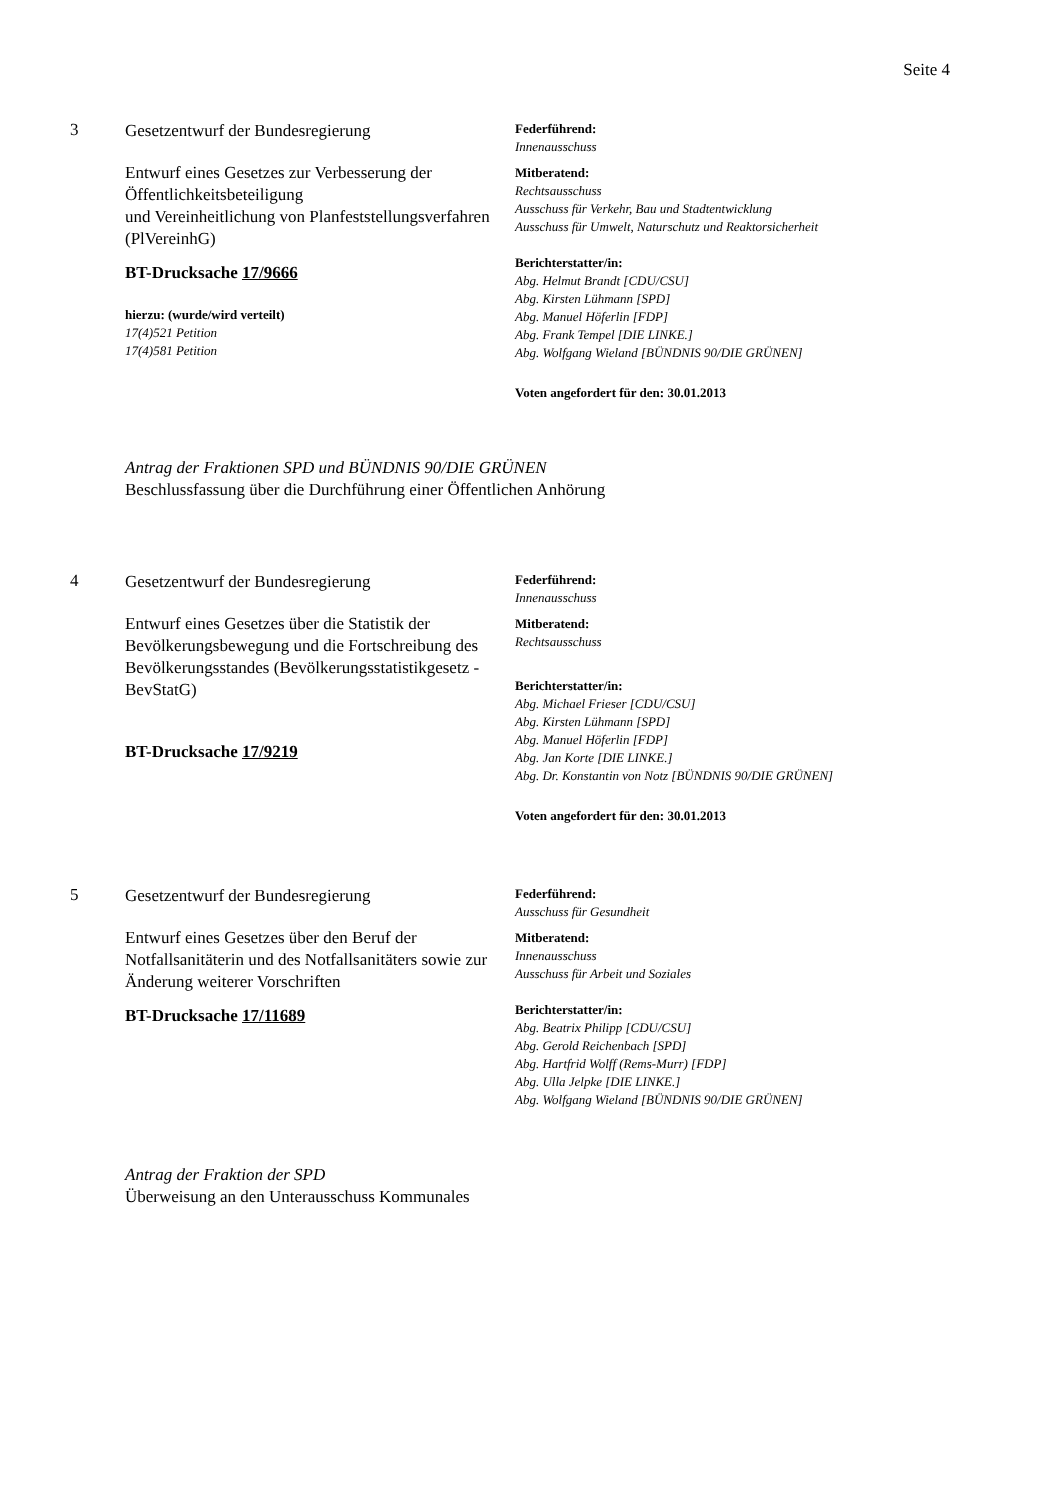Seite 4
3
Gesetzentwurf der Bundesregierung
Entwurf eines Gesetzes zur Verbesserung der Öffentlichkeitsbeteiligung
und Vereinheitlichung von Planfeststellungsverfahren (PlVereinhG)
BT-Drucksache 17/9666
hierzu: (wurde/wird verteilt)
17(4)521 Petition
17(4)581 Petition
Federführend:
Innenausschuss
Mitberatend:
Rechtsausschuss
Ausschuss für Verkehr, Bau und Stadtentwicklung
Ausschuss für Umwelt, Naturschutz und Reaktorsicherheit
Berichterstatter/in:
Abg. Helmut Brandt [CDU/CSU]
Abg. Kirsten Lühmann [SPD]
Abg. Manuel Höferlin [FDP]
Abg. Frank Tempel [DIE LINKE.]
Abg. Wolfgang Wieland [BÜNDNIS 90/DIE GRÜNEN]
Voten angefordert für den: 30.01.2013
Antrag der Fraktionen SPD und BÜNDNIS 90/DIE GRÜNEN
Beschlussfassung über die Durchführung einer Öffentlichen Anhörung
4
Gesetzentwurf der Bundesregierung
Entwurf eines Gesetzes über die Statistik der Bevölkerungsbewegung und die Fortschreibung des Bevölkerungsstandes (Bevölkerungsstatistikgesetz - BevStatG)
BT-Drucksache 17/9219
Federführend:
Innenausschuss
Mitberatend:
Rechtsausschuss
Berichterstatter/in:
Abg. Michael Frieser [CDU/CSU]
Abg. Kirsten Lühmann [SPD]
Abg. Manuel Höferlin [FDP]
Abg. Jan Korte [DIE LINKE.]
Abg. Dr. Konstantin von Notz [BÜNDNIS 90/DIE GRÜNEN]
Voten angefordert für den: 30.01.2013
5
Gesetzentwurf der Bundesregierung
Entwurf eines Gesetzes über den Beruf der Notfallsanitäterin und des Notfallsanitäters sowie zur Änderung weiterer Vorschriften
BT-Drucksache 17/11689
Federführend:
Ausschuss für Gesundheit
Mitberatend:
Innenausschuss
Ausschuss für Arbeit und Soziales
Berichterstatter/in:
Abg. Beatrix Philipp [CDU/CSU]
Abg. Gerold Reichenbach [SPD]
Abg. Hartfrid Wolff (Rems-Murr) [FDP]
Abg. Ulla Jelpke [DIE LINKE.]
Abg. Wolfgang Wieland [BÜNDNIS 90/DIE GRÜNEN]
Antrag der Fraktion der SPD
Überweisung an den Unterausschuss Kommunales